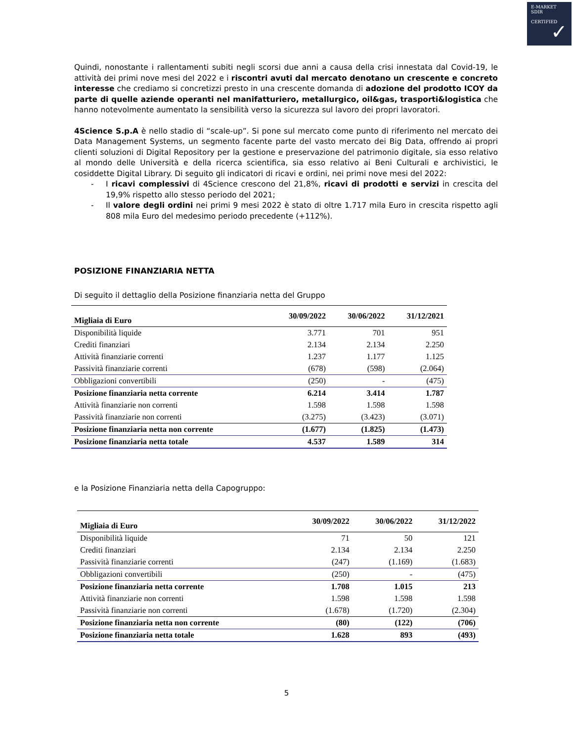E-MARKET
SDIR
CERTIFIED
✓
Quindi, nonostante i rallentamenti subiti negli scorsi due anni a causa della crisi innestata dal Covid-19, le attività dei primi nove mesi del 2022 e i riscontri avuti dal mercato denotano un crescente e concreto interesse che crediamo si concretizzi presto in una crescente domanda di adozione del prodotto ICOY da parte di quelle aziende operanti nel manifatturiero, metallurgico, oil&gas, trasporti&logistica che hanno notevolmente aumentato la sensibilità verso la sicurezza sul lavoro dei propri lavoratori.
4Science S.p.A è nello stadio di “scale-up”. Si pone sul mercato come punto di riferimento nel mercato dei Data Management Systems, un segmento facente parte del vasto mercato dei Big Data, offrendo ai propri clienti soluzioni di Digital Repository per la gestione e preservazione del patrimonio digitale, sia esso relativo al mondo delle Università e della ricerca scientifica, sia esso relativo ai Beni Culturali e archivistici, le cosiddette Digital Library. Di seguito gli indicatori di ricavi e ordini, nei primi nove mesi del 2022:
- I ricavi complessivi di 4Science crescono del 21,8%, ricavi di prodotti e servizi in crescita del 19,9% rispetto allo stesso periodo del 2021;
- Il valore degli ordini nei primi 9 mesi 2022 è stato di oltre 1.717 mila Euro in crescita rispetto agli 808 mila Euro del medesimo periodo precedente (+112%).
POSIZIONE FINANZIARIA NETTA
Di seguito il dettaglio della Posizione finanziaria netta del Gruppo
| Migliaia di Euro | 30/09/2022 | 30/06/2022 | 31/12/2021 |
| --- | --- | --- | --- |
| Disponibilità liquide | 3.771 | 701 | 951 |
| Crediti finanziari | 2.134 | 2.134 | 2.250 |
| Attività finanziarie correnti | 1.237 | 1.177 | 1.125 |
| Passività finanziarie correnti | (678) | (598) | (2.064) |
| Obbligazioni convertibili | (250) | - | (475) |
| Posizione finanziaria netta corrente | 6.214 | 3.414 | 1.787 |
| Attività finanziarie non correnti | 1.598 | 1.598 | 1.598 |
| Passività finanziarie non correnti | (3.275) | (3.423) | (3.071) |
| Posizione finanziaria netta non corrente | (1.677) | (1.825) | (1.473) |
| Posizione finanziaria netta totale | 4.537 | 1.589 | 314 |
e la Posizione Finanziaria netta della Capogruppo:
| Migliaia di Euro | 30/09/2022 | 30/06/2022 | 31/12/2022 |
| --- | --- | --- | --- |
| Disponibilità liquide | 71 | 50 | 121 |
| Crediti finanziari | 2.134 | 2.134 | 2.250 |
| Passività finanziarie correnti | (247) | (1.169) | (1.683) |
| Obbligazioni convertibili | (250) | - | (475) |
| Posizione finanziaria netta corrente | 1.708 | 1.015 | 213 |
| Attività finanziarie non correnti | 1.598 | 1.598 | 1.598 |
| Passività finanziarie non correnti | (1.678) | (1.720) | (2.304) |
| Posizione finanziaria netta non corrente | (80) | (122) | (706) |
| Posizione finanziaria netta totale | 1.628 | 893 | (493) |
5